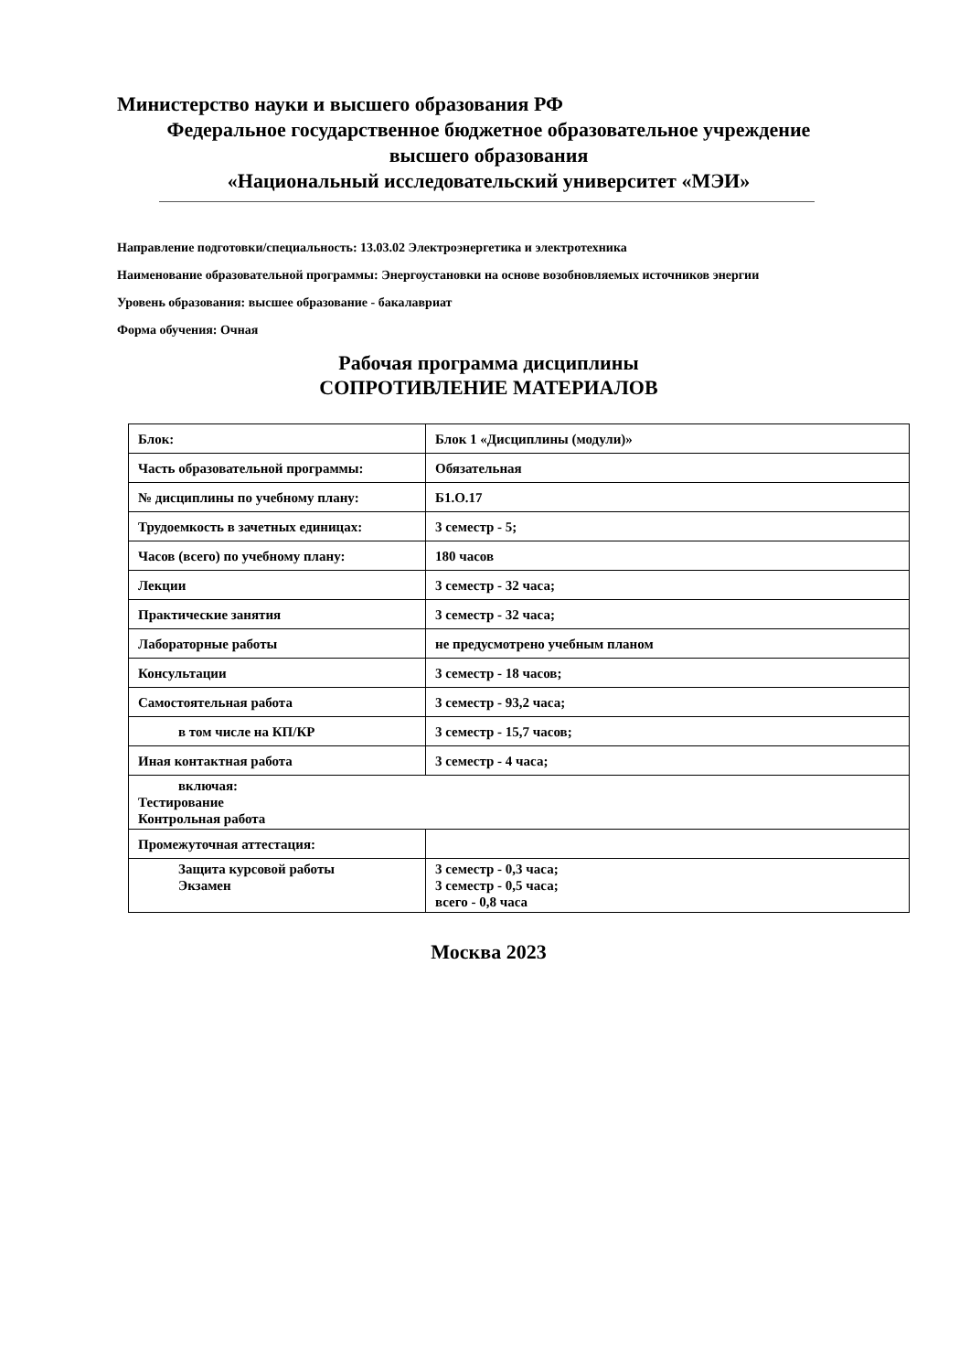Министерство науки и высшего образования РФ
Федеральное государственное бюджетное образовательное учреждение
высшего образования
«Национальный исследовательский университет «МЭИ»
Направление подготовки/специальность: 13.03.02 Электроэнергетика и электротехника
Наименование образовательной программы: Энергоустановки на основе возобновляемых источников энергии
Уровень образования: высшее образование - бакалавриат
Форма обучения: Очная
Рабочая программа дисциплины
СОПРОТИВЛЕНИЕ МАТЕРИАЛОВ
| Блок: | Блок 1 «Дисциплины (модули)» |
| Часть образовательной программы: | Обязательная |
| № дисциплины по учебному плану: | Б1.О.17 |
| Трудоемкость в зачетных единицах: | 3 семестр - 5; |
| Часов (всего) по учебному плану: | 180 часов |
| Лекции | 3 семестр - 32 часа; |
| Практические занятия | 3 семестр - 32 часа; |
| Лабораторные работы | не предусмотрено учебным планом |
| Консультации | 3 семестр - 18 часов; |
| Самостоятельная работа | 3 семестр - 93,2 часа; |
| в том числе на КП/КР | 3 семестр - 15,7 часов; |
| Иная контактная работа | 3 семестр - 4 часа; |
| включая: Тестирование Контрольная работа | |
| Промежуточная аттестация: | |
| Защита курсовой работы Экзамен | 3 семестр - 0,3 часа; 3 семестр - 0,5 часа; всего - 0,8 часа |
Москва 2023